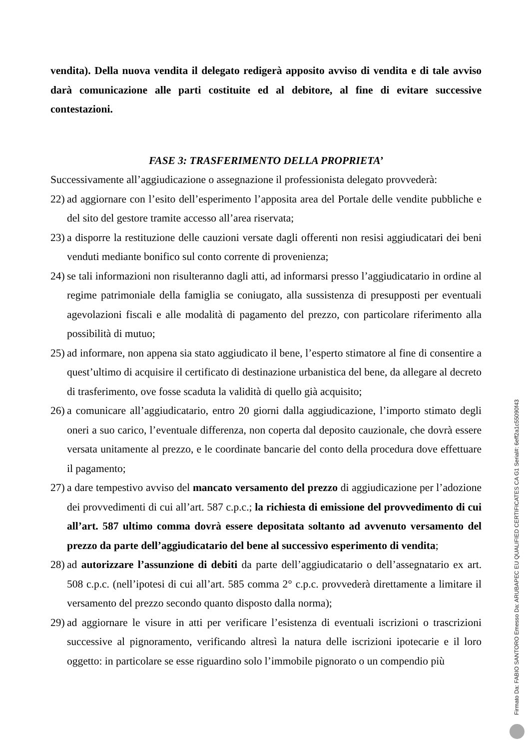vendita). Della nuova vendita il delegato redigerà apposito avviso di vendita e di tale avviso darà comunicazione alle parti costituite ed al debitore, al fine di evitare successive contestazioni.
FASE 3: TRASFERIMENTO DELLA PROPRIETA’
Successivamente all’aggiudicazione o assegnazione il professionista delegato provvederà:
22) ad aggiornare con l’esito dell’esperimento l’apposita area del Portale delle vendite pubbliche e del sito del gestore tramite accesso all’area riservata;
23) a disporre la restituzione delle cauzioni versate dagli offerenti non resisi aggiudicatari dei beni venduti mediante bonifico sul conto corrente di provenienza;
24) se tali informazioni non risulteranno dagli atti, ad informarsi presso l’aggiudicatario in ordine al regime patrimoniale della famiglia se coniugato, alla sussistenza di presupposti per eventuali agevolazioni fiscali e alle modalità di pagamento del prezzo, con particolare riferimento alla possibilità di mutuo;
25) ad informare, non appena sia stato aggiudicato il bene, l’esperto stimatore al fine di consentire a quest’ultimo di acquisire il certificato di destinazione urbanistica del bene, da allegare al decreto di trasferimento, ove fosse scaduta la validità di quello già acquisito;
26) a comunicare all’aggiudicatario, entro 20 giorni dalla aggiudicazione, l’importo stimato degli oneri a suo carico, l’eventuale differenza, non coperta dal deposito cauzionale, che dovrà essere versata unitamente al prezzo, e le coordinate bancarie del conto della procedura dove effettuare il pagamento;
27) a dare tempestivo avviso del mancato versamento del prezzo di aggiudicazione per l’adozione dei provvedimenti di cui all’art. 587 c.p.c.; la richiesta di emissione del provvedimento di cui all’art. 587 ultimo comma dovrà essere depositata soltanto ad avvenuto versamento del prezzo da parte dell’aggiudicatario del bene al successivo esperimento di vendita;
28) ad autorizzare l’assunzione di debiti da parte dell’aggiudicatario o dell’assegnatario ex art. 508 c.p.c. (nell’ipotesi di cui all’art. 585 comma 2° c.p.c. provvederà direttamente a limitare il versamento del prezzo secondo quanto disposto dalla norma);
29) ad aggiornare le visure in atti per verificare l’esistenza di eventuali iscrizioni o trascrizioni successive al pignoramento, verificando altresì la natura delle iscrizioni ipotecarie e il loro oggetto: in particolare se esse riguardino solo l’immobile pignorato o un compendio più
Firmato Da: FABIO SANTORO Emesso Da: ARUBAPEC EU QUALIFIED CERTIFICATES CA G1 Serial#: 6eff2a1c55090f43